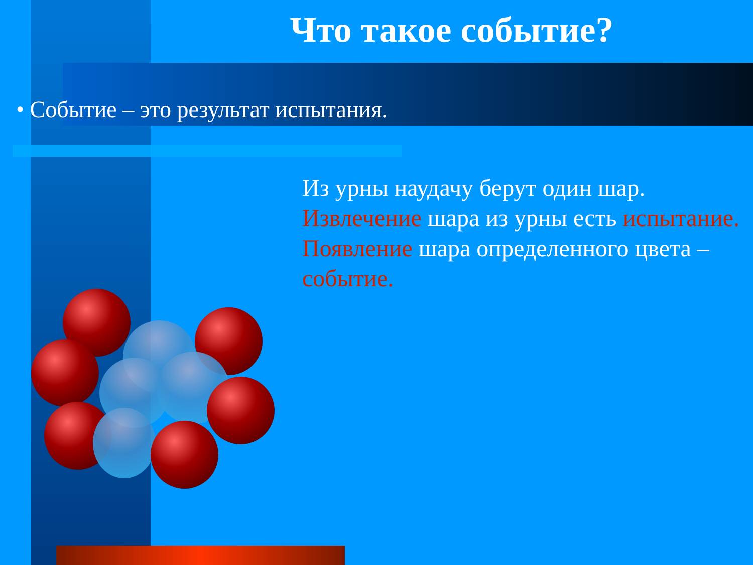Что такое событие?
• Событие – это результат испытания.
Из урны наудачу берут один шар.
Извлечение шара из урны есть испытание.
Появление шара определенного цвета – событие.